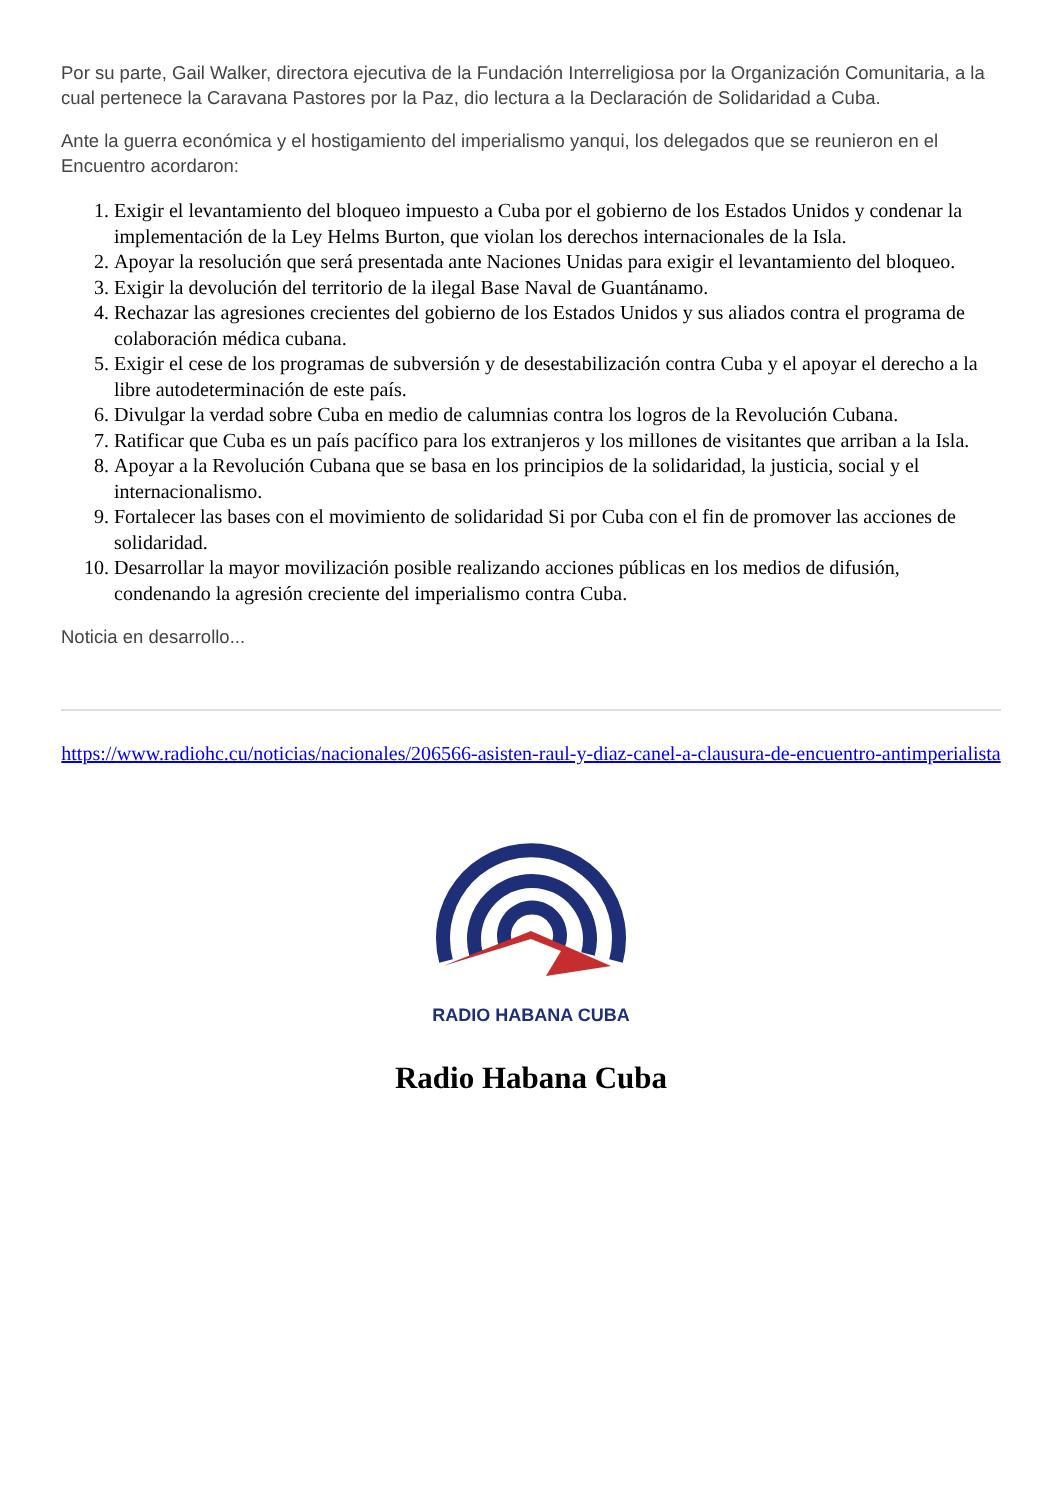Por su parte, Gail Walker, directora ejecutiva de la Fundación Interreligiosa por la Organización Comunitaria, a la cual pertenece la Caravana Pastores por la Paz, dio lectura a la Declaración de Solidaridad a Cuba.
Ante la guerra económica y el hostigamiento del imperialismo yanqui, los delegados que se reunieron en el Encuentro acordaron:
1. Exigir el levantamiento del bloqueo impuesto a Cuba por el gobierno de los Estados Unidos y condenar la implementación de la Ley Helms Burton, que violan los derechos internacionales de la Isla.
2. Apoyar la resolución que será presentada ante Naciones Unidas para exigir el levantamiento del bloqueo.
3. Exigir la devolución del territorio de la ilegal Base Naval de Guantánamo.
4. Rechazar las agresiones crecientes del gobierno de los Estados Unidos y sus aliados contra el programa de colaboración médica cubana.
5. Exigir el cese de los programas de subversión y de desestabilización contra Cuba y el apoyar el derecho a la libre autodeterminación de este país.
6. Divulgar la verdad sobre Cuba en medio de calumnias contra los logros de la Revolución Cubana.
7. Ratificar que Cuba es un país pacífico para los extranjeros y los millones de visitantes que arriban a la Isla.
8. Apoyar a la Revolución Cubana que se basa en los principios de la solidaridad, la justicia, social y el internacionalismo.
9. Fortalecer las bases con el movimiento de solidaridad Si por Cuba con el fin de promover las acciones de solidaridad.
10. Desarrollar la mayor movilización posible realizando acciones públicas en los medios de difusión, condenando la agresión creciente del imperialismo contra Cuba.
Noticia en desarrollo...
https://www.radiohc.cu/noticias/nacionales/206566-asisten-raul-y-diaz-canel-a-clausura-de-encuentro-antimperialista
RADIO HABANA CUBA
Radio Habana Cuba